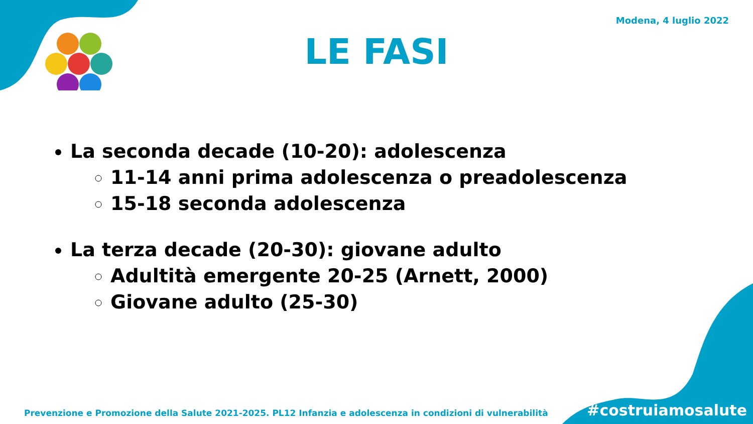Modena, 4 luglio 2022
LE FASI
La seconda decade (10-20): adolescenza
11-14 anni prima adolescenza o preadolescenza
15-18 seconda adolescenza
La terza decade (20-30): giovane adulto
Adultità emergente 20-25 (Arnett, 2000)
Giovane adulto (25-30)
Prevenzione e Promozione della Salute 2021-2025. PL12 Infanzia e adolescenza in condizioni di vulnerabilità
#costruiamosalute